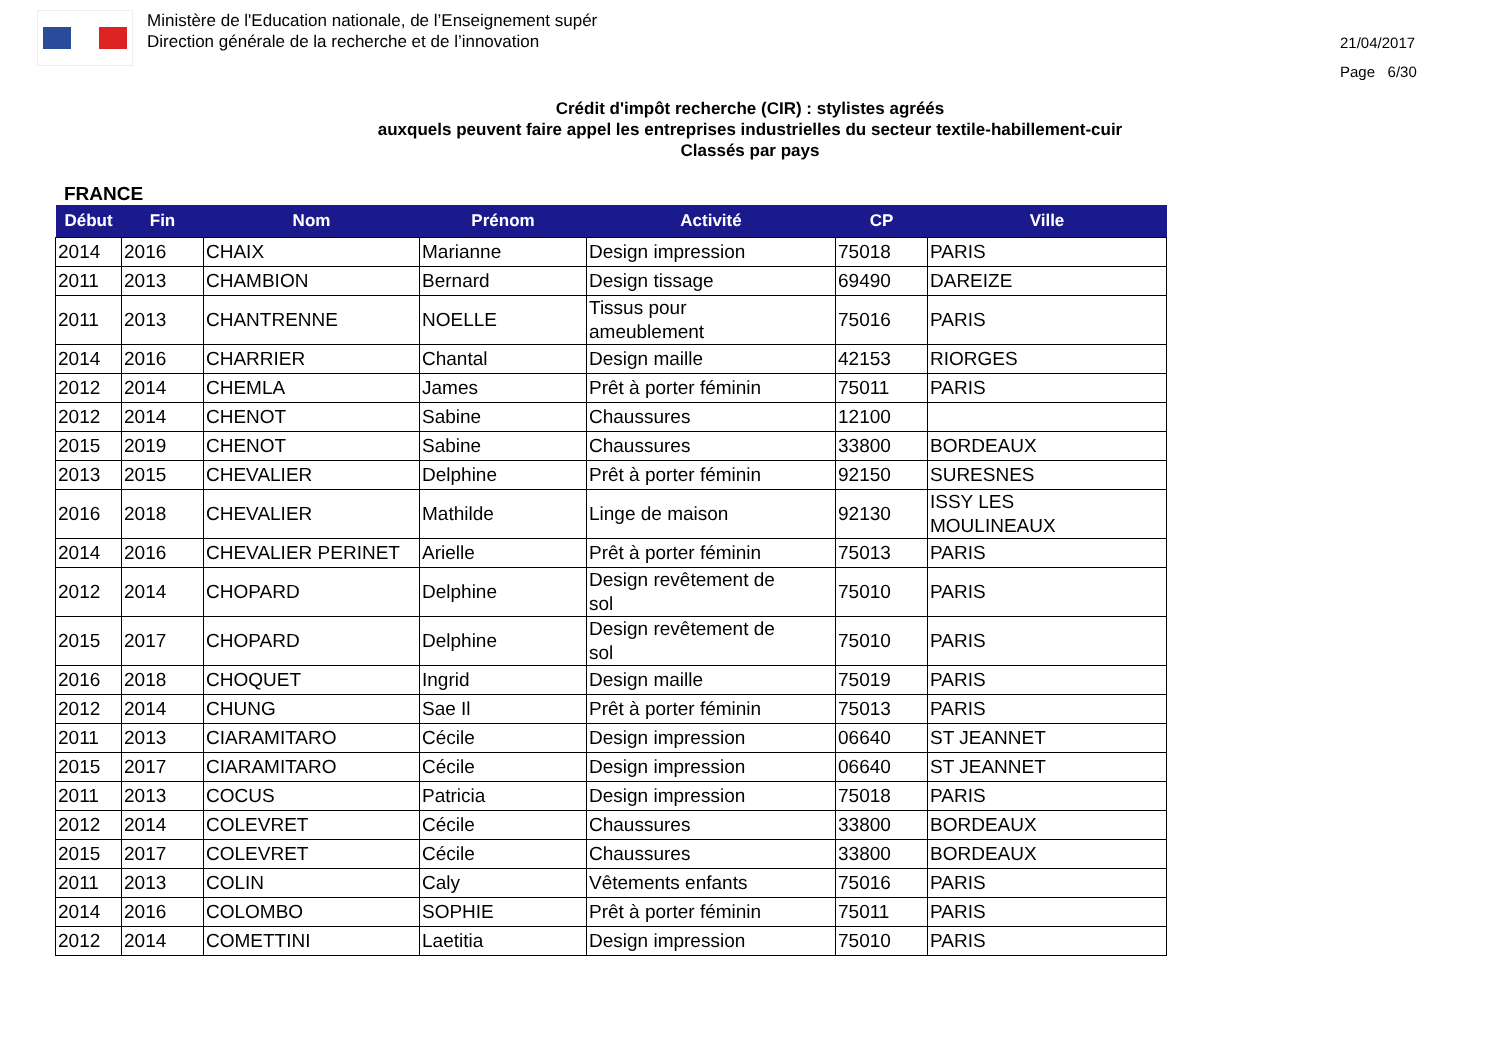Ministère de l'Education nationale, de l’Enseignement supér
Direction générale de la recherche et de l’innovation
21/04/2017
Page 6/30
Crédit d'impôt recherche (CIR) : stylistes agréés
auxquels peuvent faire appel les entreprises industrielles du secteur textile-habillement-cuir
Classés par pays
FRANCE
| Début | Fin | Nom | Prénom | Activité | CP | Ville |
| --- | --- | --- | --- | --- | --- | --- |
| 2014 | 2016 | CHAIX | Marianne | Design impression | 75018 | PARIS |
| 2011 | 2013 | CHAMBION | Bernard | Design tissage | 69490 | DAREIZE |
| 2011 | 2013 | CHANTRENNE | NOELLE | Tissus pour ameublement | 75016 | PARIS |
| 2014 | 2016 | CHARRIER | Chantal | Design maille | 42153 | RIORGES |
| 2012 | 2014 | CHEMLA | James | Prêt à porter féminin | 75011 | PARIS |
| 2012 | 2014 | CHENOT | Sabine | Chaussures | 12100 | |
| 2015 | 2019 | CHENOT | Sabine | Chaussures | 33800 | BORDEAUX |
| 2013 | 2015 | CHEVALIER | Delphine | Prêt à porter féminin | 92150 | SURESNES |
| 2016 | 2018 | CHEVALIER | Mathilde | Linge de maison | 92130 | ISSY LES MOULINEAUX |
| 2014 | 2016 | CHEVALIER PERINET | Arielle | Prêt à porter féminin | 75013 | PARIS |
| 2012 | 2014 | CHOPARD | Delphine | Design revêtement de sol | 75010 | PARIS |
| 2015 | 2017 | CHOPARD | Delphine | Design revêtement de sol | 75010 | PARIS |
| 2016 | 2018 | CHOQUET | Ingrid | Design maille | 75019 | PARIS |
| 2012 | 2014 | CHUNG | Sae Il | Prêt à porter féminin | 75013 | PARIS |
| 2011 | 2013 | CIARAMITARO | Cécile | Design impression | 06640 | ST JEANNET |
| 2015 | 2017 | CIARAMITARO | Cécile | Design impression | 06640 | ST JEANNET |
| 2011 | 2013 | COCUS | Patricia | Design impression | 75018 | PARIS |
| 2012 | 2014 | COLEVRET | Cécile | Chaussures | 33800 | BORDEAUX |
| 2015 | 2017 | COLEVRET | Cécile | Chaussures | 33800 | BORDEAUX |
| 2011 | 2013 | COLIN | Caly | Vêtements enfants | 75016 | PARIS |
| 2014 | 2016 | COLOMBO | SOPHIE | Prêt à porter féminin | 75011 | PARIS |
| 2012 | 2014 | COMETTINI | Laetitia | Design impression | 75010 | PARIS |